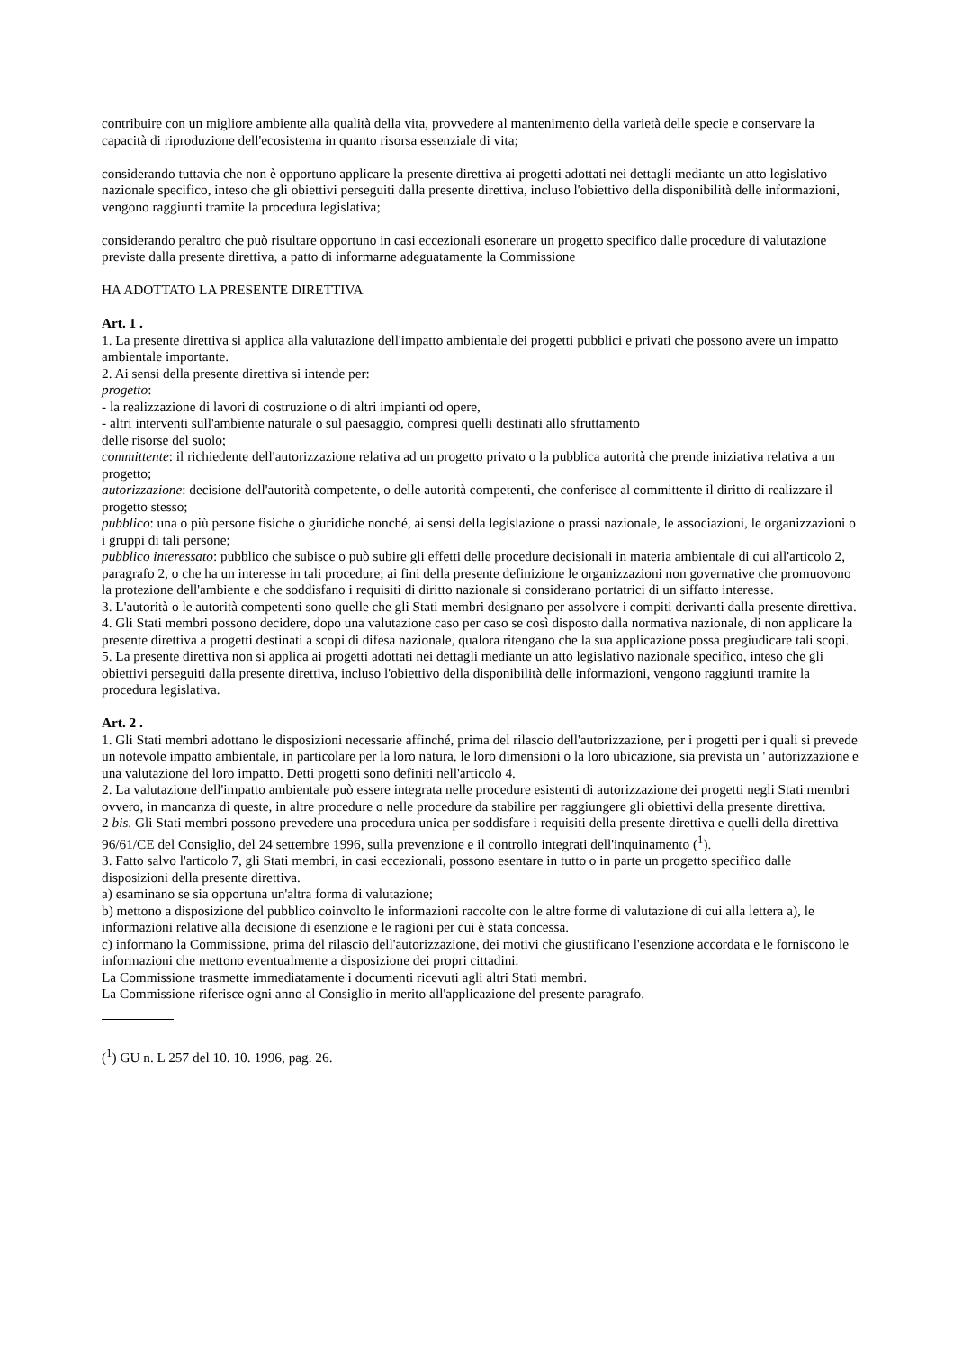contribuire con un migliore ambiente alla qualità della vita, provvedere al mantenimento della varietà delle specie e conservare la capacità di riproduzione dell'ecosistema in quanto risorsa essenziale di vita;
considerando tuttavia che non è opportuno applicare la presente direttiva ai progetti adottati nei dettagli mediante un atto legislativo nazionale specifico, inteso che gli obiettivi perseguiti dalla presente direttiva, incluso l'obiettivo della disponibilità delle informazioni, vengono raggiunti tramite la procedura legislativa;
considerando peraltro che può risultare opportuno in casi eccezionali esonerare un progetto specifico dalle procedure di valutazione previste dalla presente direttiva, a patto di informarne adeguatamente la Commissione
HA ADOTTATO LA PRESENTE DIRETTIVA
Art. 1 .
1. La presente direttiva si applica alla valutazione dell'impatto ambientale dei progetti pubblici e privati che possono avere un impatto ambientale importante.
2. Ai sensi della presente direttiva si intende per:
progetto:
- la realizzazione di lavori di costruzione o di altri impianti od opere,
- altri interventi sull'ambiente naturale o sul paesaggio, compresi quelli destinati allo sfruttamento
delle risorse del suolo;
committente: il richiedente dell'autorizzazione relativa ad un progetto privato o la pubblica autorità che prende iniziativa relativa a un progetto;
autorizzazione: decisione dell'autorità competente, o delle autorità competenti, che conferisce al committente il diritto di realizzare il progetto stesso;
pubblico: una o più persone fisiche o giuridiche nonché, ai sensi della legislazione o prassi nazionale, le associazioni, le organizzazioni o i gruppi di tali persone;
pubblico interessato: pubblico che subisce o può subire gli effetti delle procedure decisionali in materia ambientale di cui all'articolo 2, paragrafo 2, o che ha un interesse in tali procedure; ai fini della presente definizione le organizzazioni non governative che promuovono la protezione dell'ambiente e che soddisfano i requisiti di diritto nazionale si considerano portatrici di un siffatto interesse.
3. L'autorità o le autorità competenti sono quelle che gli Stati membri designano per assolvere i compiti derivanti dalla presente direttiva.
4. Gli Stati membri possono decidere, dopo una valutazione caso per caso se così disposto dalla normativa nazionale, di non applicare la presente direttiva a progetti destinati a scopi di difesa nazionale, qualora ritengano che la sua applicazione possa pregiudicare tali scopi.
5. La presente direttiva non si applica ai progetti adottati nei dettagli mediante un atto legislativo nazionale specifico, inteso che gli obiettivi perseguiti dalla presente direttiva, incluso l'obiettivo della disponibilità delle informazioni, vengono raggiunti tramite la procedura legislativa.
Art. 2 .
1. Gli Stati membri adottano le disposizioni necessarie affinché, prima del rilascio dell'autorizzazione, per i progetti per i quali si prevede un notevole impatto ambientale, in particolare per la loro natura, le loro dimensioni o la loro ubicazione, sia prevista un ' autorizzazione e una valutazione del loro impatto. Detti progetti sono definiti nell'articolo 4.
2. La valutazione dell'impatto ambientale può essere integrata nelle procedure esistenti di autorizzazione dei progetti negli Stati membri ovvero, in mancanza di queste, in altre procedure o nelle procedure da stabilire per raggiungere gli obiettivi della presente direttiva.
2 bis. Gli Stati membri possono prevedere una procedura unica per soddisfare i requisiti della presente direttiva e quelli della direttiva 96/61/CE del Consiglio, del 24 settembre 1996, sulla prevenzione e il controllo integrati dell'inquinamento (<sup>1</sup>).
3. Fatto salvo l'articolo 7, gli Stati membri, in casi eccezionali, possono esentare in tutto o in parte un progetto specifico dalle disposizioni della presente direttiva.
a) esaminano se sia opportuna un'altra forma di valutazione;
b) mettono a disposizione del pubblico coinvolto le informazioni raccolte con le altre forme di valutazione di cui alla lettera a), le informazioni relative alla decisione di esenzione e le ragioni per cui è stata concessa.
c) informano la Commissione, prima del rilascio dell'autorizzazione, dei motivi che giustificano l'esenzione accordata e le forniscono le informazioni che mettono eventualmente a disposizione dei propri cittadini.
La Commissione trasmette immediatamente i documenti ricevuti agli altri Stati membri.
La Commissione riferisce ogni anno al Consiglio in merito all'applicazione del presente paragrafo.
(<sup>1</sup>) GU n. L 257 del 10. 10. 1996, pag. 26.